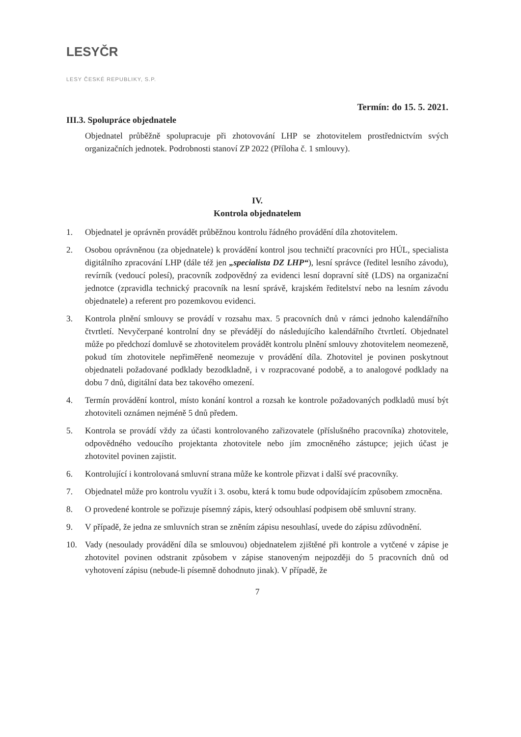LESYČR
LESY ČESKÉ REPUBLIKY, S.P.
Termín: do 15. 5. 2021.
III.3. Spolupráce objednatele
Objednatel průběžně spolupracuje při zhotovování LHP se zhotovitelem prostřednictvím svých organizačních jednotek. Podrobnosti stanoví ZP 2022 (Příloha č. 1 smlouvy).
IV.
Kontrola objednatelem
1. Objednatel je oprávněn provádět průběžnou kontrolu řádného provádění díla zhotovitelem.
2. Osobou oprávněnou (za objednatele) k provádění kontrol jsou techničtí pracovníci pro HÚL, specialista digitálního zpracování LHP (dále též jen „specialista DZ LHP“), lesní správce (ředitel lesního závodu), revírník (vedoucí polesí), pracovník zodpovědný za evidenci lesní dopravní sítě (LDS) na organizační jednotce (zpravidla technický pracovník na lesní správě, krajském ředitelství nebo na lesním závodu objednatele) a referent pro pozemkovou evidenci.
3. Kontrola plnění smlouvy se provádí v rozsahu max. 5 pracovních dnů v rámci jednoho kalendářního čtvrtletí. Nevyčerpané kontrolní dny se převádějí do následujícího kalendářního čtvrtletí. Objednatel může po předchozí domluvě se zhotovitelem provádět kontrolu plnění smlouvy zhotovitelem neomezeně, pokud tím zhotovitele nepřiměřeně neomezuje v provádění díla. Zhotovitel je povinen poskytnout objednateli požadované podklady bezodkladně, i v rozpracované podobě, a to analogové podklady na dobu 7 dnů, digitální data bez takového omezení.
4. Termín provádění kontrol, místo konání kontrol a rozsah ke kontrole požadovaných podkladů musí být zhotoviteli oznámen nejméně 5 dnů předem.
5. Kontrola se provádí vždy za účasti kontrolovaného zařizovatele (příslušného pracovníka) zhotovitele, odpovědného vedoucího projektanta zhotovitele nebo jím zmocněného zástupce; jejich účast je zhotovitel povinen zajistit.
6. Kontrolující i kontrolovaná smluvní strana může ke kontrole přizvat i další své pracovníky.
7. Objednatel může pro kontrolu využít i 3. osobu, která k tomu bude odpovídajícím způsobem zmocněna.
8. O provedené kontrole se pořizuje písemný zápis, který odsouhlasí podpisem obě smluvní strany.
9. V případě, že jedna ze smluvních stran se zněním zápisu nesouhlasí, uvede do zápisu zdůvodnění.
10. Vady (nesoulady provádění díla se smlouvou) objednatelem zjištěné při kontrole a vytčené v zápise je zhotovitel povinen odstranit způsobem v zápise stanoveným nejpozději do 5 pracovních dnů od vyhotovení zápisu (nebude-li písemně dohodnuto jinak). V případě, že
7